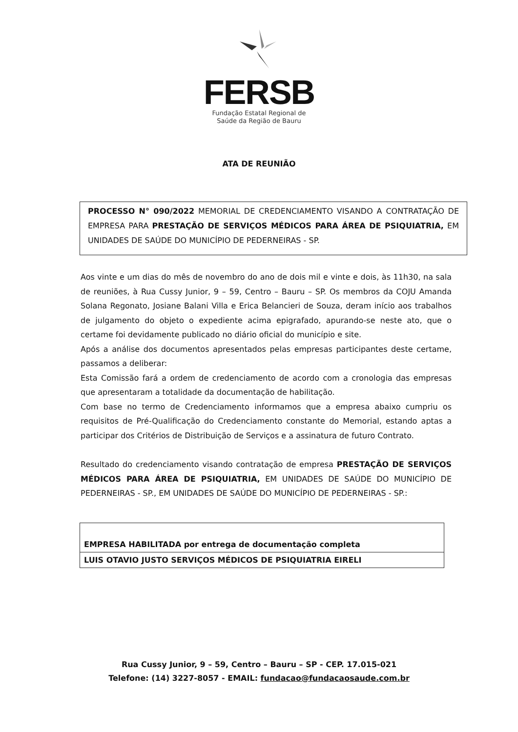FERSB
Fundação Estatal Regional de
Saúde da Região de Bauru
ATA DE REUNIÃO
PROCESSO N° 090/2022 MEMORIAL DE CREDENCIAMENTO VISANDO A CONTRATAÇÃO DE EMPRESA PARA PRESTAÇÃO DE SERVIÇOS MÉDICOS PARA ÁREA DE PSIQUIATRIA, EM UNIDADES DE SAÚDE DO MUNICÍPIO DE PEDERNEIRAS - SP.
Aos vinte e um dias do mês de novembro do ano de dois mil e vinte e dois, às 11h30, na sala de reuniões, à Rua Cussy Junior, 9 – 59, Centro – Bauru – SP. Os membros da COJU Amanda Solana Regonato, Josiane Balani Villa e Erica Belancieri de Souza, deram início aos trabalhos de julgamento do objeto o expediente acima epigrafado, apurando-se neste ato, que o certame foi devidamente publicado no diário oficial do município e site.
Após a análise dos documentos apresentados pelas empresas participantes deste certame, passamos a deliberar:
Esta Comissão fará a ordem de credenciamento de acordo com a cronologia das empresas que apresentaram a totalidade da documentação de habilitação.
Com base no termo de Credenciamento informamos que a empresa abaixo cumpriu os requisitos de Pré-Qualificação do Credenciamento constante do Memorial, estando aptas a participar dos Critérios de Distribuição de Serviços e a assinatura de futuro Contrato.
Resultado do credenciamento visando contratação de empresa PRESTAÇÃO DE SERVIÇOS MÉDICOS PARA ÁREA DE PSIQUIATRIA, EM UNIDADES DE SAÚDE DO MUNICÍPIO DE PEDERNEIRAS - SP., EM UNIDADES DE SAÚDE DO MUNICÍPIO DE PEDERNEIRAS - SP.:
| EMPRESA HABILITADA por entrega de documentação completa |
| LUIS OTAVIO JUSTO SERVIÇOS MÉDICOS DE PSIQUIATRIA EIRELI |
Rua Cussy Junior, 9 – 59, Centro – Bauru – SP - CEP. 17.015-021
Telefone: (14) 3227-8057 - EMAIL: fundacao@fundacaosaude.com.br